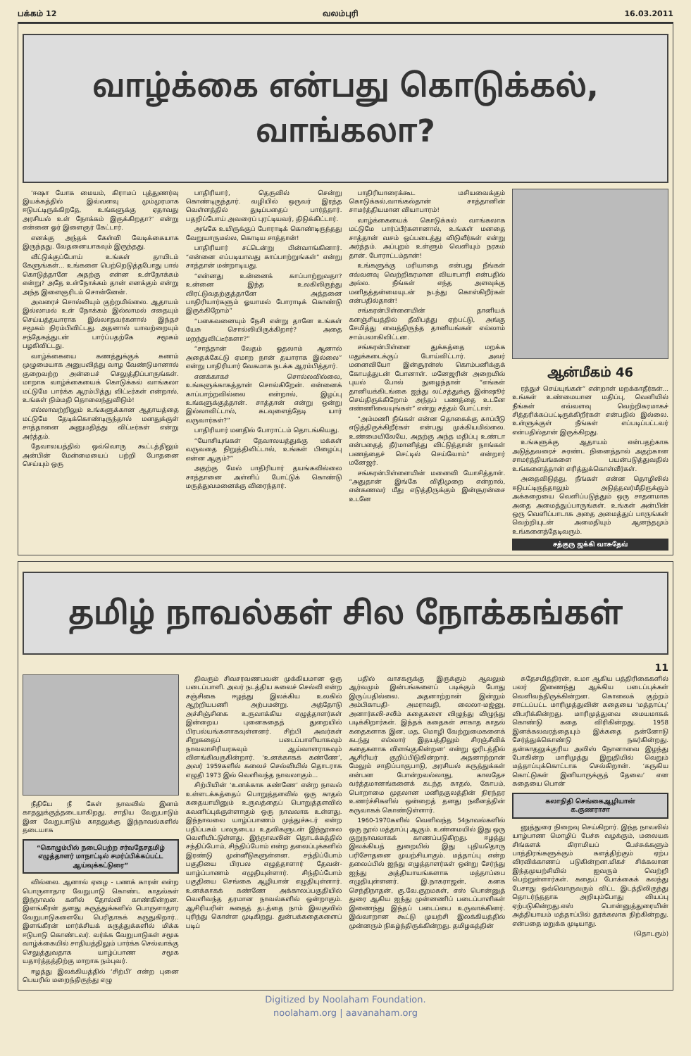பக்கம் 12 வலம்புரி 16.03.2011
வாழ்க்கை என்பது கொடுக்கல், வாங்கலா?
‘ஈஷா யோக மையம், கிராமப் புத்துணர்வு இயக்கத்தில் இவ்வளவு மும்முரமாக ஈடுபட்டிருக்கிறதே, உங்களுக்கு ஏதாவது அரசியல் உள் நோக்கம் இருக்கிறதா?’ என்று என்னை ஓர் இளைஞர் கேட்டார்.
எனக்கு அந்தக் கேள்வி வேடிக்கையாக இருந்தது. வேதனையாகவும் இருந்தது.
வீட்டுக்குப்போய் உங்கள் தாயிடம் கேளுங்கள்... உங்களை பெற்றெடுத்தபோது பால் கொடுத்தாளே அதற்கு என்ன உள்நோக்கம் என்று? அதே உள்நோக்கம் தான் எனக்கும் என்று அந்த இளைஞரிடம் சொன்னேன்.
அவரைச் சொல்லியும் குற்றமில்லை. ஆதாயம் இல்லாமல் உள் நோக்கம் இல்லாமல் எதையும் செய்யத்தயாராக இல்லாதவர்களால் இந்தச் சமூகம் நிரம்பிவிட்டது. அதனால் யாவற்றையும் சந்தேகத்துடன் பார்ப்பதற்கே சமூகம் பழகிவிட்டது.
வாழ்க்கையை கணத்துக்குக் கணம் முழுமையாக அனுபவித்து வாழ வேண்டுமானால் குறைவற்ற அன்பைச் செலுத்திப்பாருங்கள். மாறாக வாழ்க்கையைக் கொடுக்கல் வாங்கலா மட்டுமே பார்க்க ஆரம்பித்து விட்டீர்கள் என்றால், உங்கள் நிம்மதி தொலைந்துவிடும்!
எல்லாவற்றிலும் உங்களுக்கான ஆதாயத்தை மட்டுமே தேடிக்கொண்டிருந்தால் மனதுக்குள் சாத்தானை அனுமதித்து விட்டீர்கள் என்று அர்த்தம்.
தேவாலயத்தில் ஒவ்வொரு கூட்டத்திலும் அன்பின் மேன்மையைப் பற்றி போதனை செய்யும் ஒரு
பாதிரியார், தெருவில் சென்று கொண்டிருந்தார். வழியில் ஒருவர் இரத்த வெள்ளத்தில் துடிப்பதைப் பார்த்தார். பதறிப்போய் அவரைப் புரட்டியவர், திடுக்கிட்டார்.
அங்கே உயிருக்குப் போராடிக் கொண்டிருந்தது வேறுயாருமல்ல, கொடிய சாத்தான்!
பாதிரியார் சட்டென்று பின்வாங்கினார். “என்னை எப்படியாவது காப்பாற்றுங்கள்” என்று சாத்தான் மன்றாடியது.
“என்னது உன்னைக் காப்பாற்றுவதா? உன்னை இந்த உலகிலிருந்து விரட்டுவதற்குத்தானே அத்தனை பாதிரியார்களும் ஓயாமல் போராடிக் கொண்டு இருக்கிறோம்”
“பகைவனையும் நேசி என்று தானே உங்கள் யேசு சொல்லியிருக்கிறார்? அதை மறந்துவிட்டீர்களா?”
“சாத்தான் வேதம் ஓதலாம் ஆனால் அதைக்கேட்டு ஏமாற நான் தயாராக இல்லை” என்று பாதிரியார் வேகமாக நடக்க ஆரம்பித்தார்.
எனக்காகச் சொல்லவில்லை, உங்களுக்காகத்தான் சொல்கிறேன். என்னைக் காப்பாற்றவில்லை என்றால், இழப்பு உங்களுக்குத்தான். சாத்தான் என்று ஒன்று இல்லாவிட்டால், கடவுளைத்தேடி யார் வருவார்கள்?”
பாதிரியார் மனதில் போராட்டம் தொடங்கியது.
“யோசியுங்கள் தேவாலயத்துக்கு மக்கள் வருவதை நிறுத்திவிட்டால், உங்கள் பிழைப்பு என்ன ஆகும்?”
அதற்கு மேல் பாதிரியார் தயங்கவில்லை சாத்தானை அள்ளிப் போட்டுக் கொண்டு மருத்துவமனைக்கு விரைந்தார்.
பாதிரியாரைக்கூட மசியவைக்கும் கொடுக்கல்,வாங்கல்தான் சாத்தானின் சாமர்த்தியமான வியாபாரம்!
வாழ்க்கையைக் கொடுக்கல் வாங்கலாக மட்டுமே பார்ப்பீர்களானால், உங்கள் மனதை சாத்தான் வசம் ஒப்படைத்து விடுவீர்கள் என்று அர்த்தம். அப்புறம் உள்ளும் வெளியும் நரகம் தான். போராட்டம்தான்!
உங்களுக்கு மரியாதை என்பது நீங்கள் எவ்வளவு வெற்றிகரமான வியாபாரி என்பதில் அல்ல. நீங்கள் எந்த அளவுக்கு மனிதத்தன்மையுடன் நடந்து கொள்கிறீர்கள் என்பதில்தான்!
சங்கரன்பிள்ளையின் தானியக் களஞ்சியத்தில் தீவிபத்து ஏற்பட்டு, அங்கு சேமித்து வைத்திருந்த தானியங்கள் எல்லாம் சாம்பலாகிவிட்டன.
சங்கரன்பிள்ளை துக்கத்தை மறக்க மதுக்கடைக்குப் போய்விட்டார். அவர் மனைவியோ இன்சூரன்ஸ் கொம்பனிக்குக் கோபத்துடன் போனாள். மனேஜரின் அறையில் புயல் போல் நுழைந்தாள் “எங்கள் தானியக்கிடங்கை ஐந்து லட்சத்துக்கு இன்ஷூர் செய்திருக்கிறோம் அந்தப் பணத்தை உடனே எண்ணிவையுங்கள்” என்று சத்தம் போட்டாள்.
“அம்மணி நீங்கள் என்ன தொகைக்கு காப்பீடு எடுத்திருக்கிறீர்கள் என்பது முக்கியமில்லை. உண்மையிலேயே, அதற்கு அந்த மதிப்பு உண்டா என்பதைத் தீர்மானித்து விட்டுத்தான் நாங்கள் பணத்தைச் செட்டில் செய்வோம்” என்றார் மனேஜர்.
சங்கரன்பிள்ளையின் மனைவி யோசித்தாள். “அதுதான் இங்கே விதிமுறை என்றால், என்கணவர் மீது எடுத்திருக்கும் இன்சூரன்சை உடனே
ஆன்மீகம் 46
ரத்துச் செய்யுங்கள்” என்றாள் மறக்காதீர்கள்... உங்கள் உண்மையான மதிப்பு, வெளியில் நீங்கள் எவ்வளவு வெற்றிகரமாகச் சித்தரிக்கப்பட்டிருக்கிறீர்கள் என்பதில் இல்லை. உள்ளுக்குள் நீங்கள் எப்படிப்பட்டவர் என்பதில்தான் இருக்கிறது.
உங்களுக்கு ஆதாயம் என்பதற்காக அடுத்தவரைச் சுரண்ட நினைத்தால் அதற்கான சாமர்த்தியங்களை பயன்படுத்துவதில் உங்களைத்தான் எரித்துக்கொள்வீர்கள்.
அதைவிடுத்து, நீங்கள் என்ன தொழிலில் ஈடுபட்டிருந்தாலும் அடுத்தவர்மீதிருக்கும் அக்கறையை வெளிப்படுத்தும் ஒரு சாதனமாக அதை அமைத்துப்பாருங்கள். உங்கள் அன்பின் ஒரு வெளிப்பாடாக அதை அமைத்துப் பாருங்கள் வெற்றியுடன் அமைதியும் ஆனந்தமும் உங்களைத்தேடிவரும்.
சத்குரு ஜக்கி வாசுதேவ்
தமிழ் நாவல்கள் சில நோக்கங்கள்
11
நீதியே நீ கேள் நாவலில் இனம் காதலுக்குத்தடையாகிறது. சாதிய வேறுபாடும் இன வேறுபாடும் காதலுக்கு இந்நாவல்களில் தடையாக
“கொழும்பில் நடைபெற்ற சர்வதேசதமிழ் எழுத்தாளர் மாநாட்டில் சமர்ப்பிக்கப்பட்ட ஆய்வுக்கட்டுரை”
வில்லை. ஆனால் ஏழை - பணக் காரன் என்ற பொருளாதார வேறுபாடு கொண்ட காதல்கள் இந்நாவல் களில் தோல்வி காண்கின்றன. இளங்கீரன் தனது கருத்துக்களில் பொருளாதார வேறுபாடுகளையே பெரிதாகக் கருதுகிறார்.. இளங்கீரன் மார்க்சியக் கருத்துக்களில் மிக்க ஈடுபாடு கொண்டவர். வர்க்க வேறுபாடுகள் சமூக வாழ்க்கையில் சாதியத்திலும் பார்க்க செல்வாக்கு செலுத்துவதாக யாழ்ப்பாண சமூக யதார்த்தத்திற்கு மாறாக நம்புவர்.
ஈழத்து இலக்கியத்தில் ‘சிற்பி’ என்ற புனை பெயரில் மறைந்திருந்து எழு
திவரும் சிவசரவணபவன் முக்கியமான ஒரு படைப்பாளி. அவர் நடத்திய கலைச் செல்வி என்ற சஞ்சிகை ஈழத்து இலக்கிய உலகில் ஆற்றியபணி அற்பமன்று. அத்தோடு அச்சிஞ்சிகை உருவாக்கிய எழுத்தாளர்கள் இன்றைய புனைகதைத் துறையில் பிரபல்யங்களாகவுள்ளனர். சிற்பி அவர்கள் சிறுகதைப் படைப்பாளியாகவும் நாவலாசிரியரகவும் ஆய்வாளராகவும் விளங்கிவருகின்றார். ‘உனக்காகக் கண்ணே’, அவர் 1959களில் கலைச் செல்வியில் தொடராக எழுதி 1973 இல் வெளிவந்த நாவலாகும்...
சிற்பியின் ‘உனக்காக கண்ணே’ என்ற நாவல் உள்ளடக்கத்தைப் பொறுத்தளவில் ஒரு காதல் கதையாயினும் உருவத்தைப் பொறுத்தளவில் கவனிப்புக்குள்ளாகும் ஒரு நாவலாக உள்ளது. இந்நாவலை யாழ்ப்பாணம் முத்துச்சுடர் என்ற பதிப்பகம் பலருடைய உதவிகளுடன் இந்நூலை வெளியிட்டுள்ளது. இந்நாவலின் தொடக்கத்தில் சந்திப்போம், சிந்திப்போம் என்ற தலைப்புக்களில் இரண்டு முன்னீடுகளுள்ளன. சந்திப்போம் பகுதியை பிரபல எழுத்தாளார் தேவன்-யாழ்ப்பாணம் எழுதியுள்ளார். சிந்திப்போம் பகுதியை செங்கை ஆழியான் எழுதியுள்ளார். உனக்காகக் கண்ணே அக்காலப்பகுதியில் வெளிவந்த தரமான நாவல்களில் ஒன்றாகும். ஆசிரியரின் கதைத் தடத்தை நாம் இலகுவில் புரிந்து கொள்ள முடிகிறது. துன்பக்கதைகளைப் படிப்
பதில் வாசகருக்கு இருக்கும் ஆவலும் ஆர்வமும் இன்பங்களைப் படிக்கும் போது இருப்பதில்லை. அதனாற்றான் இன்றும் அம்பிகாபதி- அமராவதி, லைலா-மஜ்னு, அனார்கலி-சலீம் கதைகளை விழுந்து விழுந்து படிக்கிறார்கள். இந்தக் கதைகள் சாகாத காதல் கதைகளாக இன, மத, மொழி வேற்றுமைகளைக் கடந்து எல்லார் இதயத்திலும் சிரஞ்சீவிக் கதைகளாக விளங்குகின்றன’ என்று ஓரிடத்தில் ஆசிரியர் குறிப்பிடுகின்றார். அதனாற்றான் மேலும் சாதிப்பாகுபாடு, அரசியல் கருத்துக்கள் என்பன போன்றவல்லாது, காலதேச வர்த்தமானங்களைக் கடந்த காதல், கோபம், பொறாமை முதலான மனிதகுலத்தின் நிரந்தர உணர்ச்சிகளில் ஒன்றைத் தனது நவீனத்தின் கருவாகக் கொண்டுள்ளார்.
1960-1970களில் வெளிவந்த 54நாவல்களில் ஒரு நூல் மத்தாப்பு ஆகும். உண்மையில் இது ஒரு குறுநாவலாகக் காணப்படுகிறது. ஈழத்து இலக்கியத் துறையில் இது புதியதொரு பரிசோதனை முயற்சியாகும். மத்தாப்பு என்ற தலைப்பில் ஐந்து எழுத்தாளர்கள் ஒன்று சேர்ந்து ஐந்து அத்தியாயங்களாக மத்தாப்பை எழுதியுள்ளனர். இ.நாகராஜன், கனக செந்திநாதன், கு.வே.குறமகள், எஸ் பொன்னுத் துரை ஆகிய ஐந்து முன்னணிப் படைப்பாளிகள் இணைந்து இந்தப் படைப்பை உருவாக்கினர். இவ்வாறான கூட்டு முயற்சி இலக்கியத்தில் முன்னரும் நிகழ்ந்திருக்கின்றது. தமிழகத்தின்
சுதேசமித்திரன், உமா ஆகிய பத்திரிகைகளில் பலர் இணைந்து ஆக்கிய படைப்புக்கள் வெளிவந்திருக்கின்றன. கொலைக் குற்றம் சாட்டப்பட்ட மாரிமுத்துவின் கதையை ‘மத்தாப்பு’ விபரிக்கின்றது. மாரிமுத்துவை மையமாகக் கொண்டு கதை விரிகின்றது. 1958 இனக்கலவரத்தையும் இக்கதை தன்னோடு சேர்த்துக்கொண்டு நகர்கின்றது. தன்காதலுக்குரிய அலிஸ் நோனாவை இழந்து போகின்ற மாரிமுத்து இறுதியில் வெறும் மத்தாப்புக்கொட்டாக செல்கிறான். ‘கருகிய கொட்டுகள் இனியாருக்குத் தேவை’ என கதையை பொன்
கலாநிதி செங்கைஆழியான்
க.குணராசா
னுத்துரை நிறைவு செய்கிறார். இந்த நாவலில் யாழ்பாண மொழிப் பேச்சு வழக்கும், மலையக சிங்களக் கிராமியப் பேச்சுக்களும் பாத்திரங்களுக்கும் களத்திற்கும் ஏற்ப விரவிக்காணப் படுகின்றன.மிகச் சிக்கலான இந்தமுயற்சியில் ஐவரும் வெற்றி பெற்றுள்ளார்கள். கதைப் போக்கைக் கலந்து பேசாது ஒவ்வொருவரும் விட்ட இடத்திலிருந்து தொடர்ந்ததாக அறியும்போது வியப்பு ஏற்படுகின்றது.எஸ் பொன்னுத்துரையின் அத்தியாயம் மத்தாப்பில் தூக்கலாக நிற்கின்றது. என்பதை மறுக்க முடியாது.
(தொடரும்)
Digitized by Noolaham Foundation.
noolaham.org | aavanaham.org